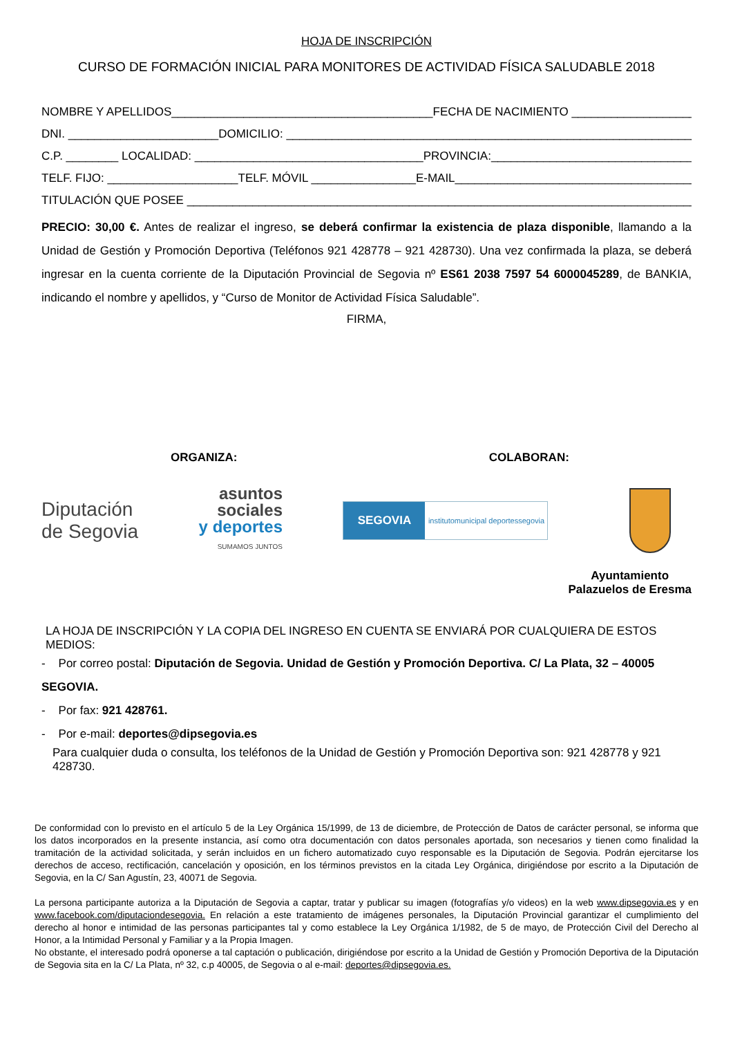HOJA DE INSCRIPCIÓN
CURSO DE FORMACIÓN INICIAL PARA MONITORES DE ACTIVIDAD FÍSICA SALUDABLE 2018
NOMBRE Y APELLIDOS________________________________________FECHA DE NACIMIENTO ________________________
DNI. _______________________DOMICILIO: ____________________________________________________________________
C.P. ________ LOCALIDAD: ___________________________________PROVINCIA:_____________________________________
TELF. FIJO: ____________________TELF. MÓVIL ________________E-MAIL__________________________________________
TITULACIÓN QUE POSEE _______________________________________________________________________________
PRECIO: 30,00 €. Antes de realizar el ingreso, se deberá confirmar la existencia de plaza disponible, llamando a la Unidad de Gestión y Promoción Deportiva (Teléfonos 921 428778 – 921 428730). Una vez confirmada la plaza, se deberá ingresar en la cuenta corriente de la Diputación Provincial de Segovia nº ES61 2038 7597 54 6000045289, de BANKIA, indicando el nombre y apellidos, y “Curso de Monitor de Actividad Física Saludable”.
FIRMA,
ORGANIZA: COLABORAN:
Diputación
de Segovia
asuntos
sociales
y deportes
SUMAMOS JUNTOS
SEGOVIA
institutomunicipal deportessegovia
Ayuntamiento
Palazuelos de Eresma
LA HOJA DE INSCRIPCIÓN Y LA COPIA DEL INGRESO EN CUENTA SE ENVIARÁ POR CUALQUIERA DE ESTOS MEDIOS:
- Por correo postal: Diputación de Segovia. Unidad de Gestión y Promoción Deportiva. C/ La Plata, 32 – 40005 SEGOVIA.
- Por fax: 921 428761.
- Por e-mail: deportes@dipsegovia.es
Para cualquier duda o consulta, los teléfonos de la Unidad de Gestión y Promoción Deportiva son: 921 428778 y 921 428730.
De conformidad con lo previsto en el artículo 5 de la Ley Orgánica 15/1999, de 13 de diciembre, de Protección de Datos de carácter personal, se informa que los datos incorporados en la presente instancia, así como otra documentación con datos personales aportada, son necesarios y tienen como finalidad la tramitación de la actividad solicitada, y serán incluidos en un fichero automatizado cuyo responsable es la Diputación de Segovia. Podrán ejercitarse los derechos de acceso, rectificación, cancelación y oposición, en los términos previstos en la citada Ley Orgánica, dirigiéndose por escrito a la Diputación de Segovia, en la C/ San Agustín, 23, 40071 de Segovia.
La persona participante autoriza a la Diputación de Segovia a captar, tratar y publicar su imagen (fotografías y/o videos) en la web www.dipsegovia.es y en www.facebook.com/diputaciondesegovia. En relación a este tratamiento de imágenes personales, la Diputación Provincial garantizar el cumplimiento del derecho al honor e intimidad de las personas participantes tal y como establece la Ley Orgánica 1/1982, de 5 de mayo, de Protección Civil del Derecho al Honor, a la Intimidad Personal y Familiar y a la Propia Imagen.
No obstante, el interesado podrá oponerse a tal captación o publicación, dirigiéndose por escrito a la Unidad de Gestión y Promoción Deportiva de la Diputación de Segovia sita en la C/ La Plata, nº 32, c.p 40005, de Segovia o al e-mail: deportes@dipsegovia.es.